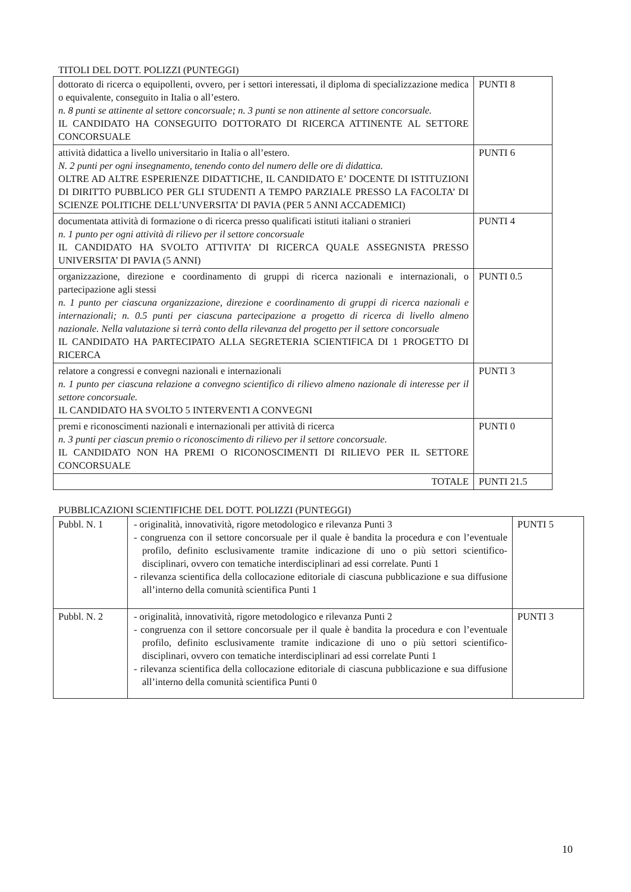TITOLI DEL DOTT. POLIZZI (PUNTEGGI)
| dottorato di ricerca o equipollenti, ovvero, per i settori interessati, il diploma di specializzazione medica o equivalente, conseguito in Italia o all’estero. n. 8 punti se attinente al settore concorsuale; n. 3 punti se non attinente al settore concorsuale. IL CANDIDATO HA CONSEGUITO DOTTORATO DI RICERCA ATTINENTE AL SETTORE CONCORSUALE | PUNTI 8 |
| attività didattica a livello universitario in Italia o all’estero. N. 2 punti per ogni insegnamento, tenendo conto del numero delle ore di didattica. OLTRE AD ALTRE ESPERIENZE DIDATTICHE, IL CANDIDATO E’ DOCENTE DI ISTITUZIONI DI DIRITTO PUBBLICO PER GLI STUDENTI A TEMPO PARZIALE PRESSO LA FACOLTA’ DI SCIENZE POLITICHE DELL’UNVERSITA’ DI PAVIA (PER 5 ANNI ACCADEMICI) | PUNTI 6 |
| documentata attività di formazione o di ricerca presso qualificati istituti italiani o stranieri n. 1 punto per ogni attività di rilievo per il settore concorsuale IL CANDIDATO HA SVOLTO ATTIVITA’ DI RICERCA QUALE ASSEGNISTA PRESSO UNIVERSITA’ DI PAVIA (5 ANNI) | PUNTI 4 |
| organizzazione, direzione e coordinamento di gruppi di ricerca nazionali e internazionali, o partecipazione agli stessi n. 1 punto per ciascuna organizzazione, direzione e coordinamento di gruppi di ricerca nazionali e internazionali; n. 0.5 punti per ciascuna partecipazione a progetto di ricerca di livello almeno nazionale. Nella valutazione si terrà conto della rilevanza del progetto per il settore concorsuale IL CANDIDATO HA PARTECIPATO ALLA SEGRETERIA SCIENTIFICA DI 1 PROGETTO DI RICERCA | PUNTI 0.5 |
| relatore a congressi e convegni nazionali e internazionali n. 1 punto per ciascuna relazione a convegno scientifico di rilievo almeno nazionale di interesse per il settore concorsuale. IL CANDIDATO HA SVOLTO 5 INTERVENTI A CONVEGNI | PUNTI 3 |
| premi e riconoscimenti nazionali e internazionali per attività di ricerca n. 3 punti per ciascun premio o riconoscimento di rilievo per il settore concorsuale. IL CANDIDATO NON HA PREMI O RICONOSCIMENTI DI RILIEVO PER IL SETTORE CONCORSUALE | PUNTI 0 |
| TOTALE | PUNTI 21.5 |
PUBBLICAZIONI SCIENTIFICHE DEL DOTT. POLIZZI (PUNTEGGI)
| Pubbl. N. 1 | - originalità, innovatività, rigore metodologico e rilevanza Punti 3 - congruenza con il settore concorsuale per il quale è bandita la procedura e con l’eventuale profilo, definito esclusivamente tramite indicazione di uno o più settori scientifico-disciplinari, ovvero con tematiche interdisciplinari ad essi correlate. Punti 1 - rilevanza scientifica della collocazione editoriale di ciascuna pubblicazione e sua diffusione all’interno della comunità scientifica Punti 1 | PUNTI 5 |
| Pubbl. N. 2 | - originalità, innovatività, rigore metodologico e rilevanza Punti 2 - congruenza con il settore concorsuale per il quale è bandita la procedura e con l’eventuale profilo, definito esclusivamente tramite indicazione di uno o più settori scientifico-disciplinari, ovvero con tematiche interdisciplinari ad essi correlate Punti 1 - rilevanza scientifica della collocazione editoriale di ciascuna pubblicazione e sua diffusione all’interno della comunità scientifica Punti 0 | PUNTI 3 |
10